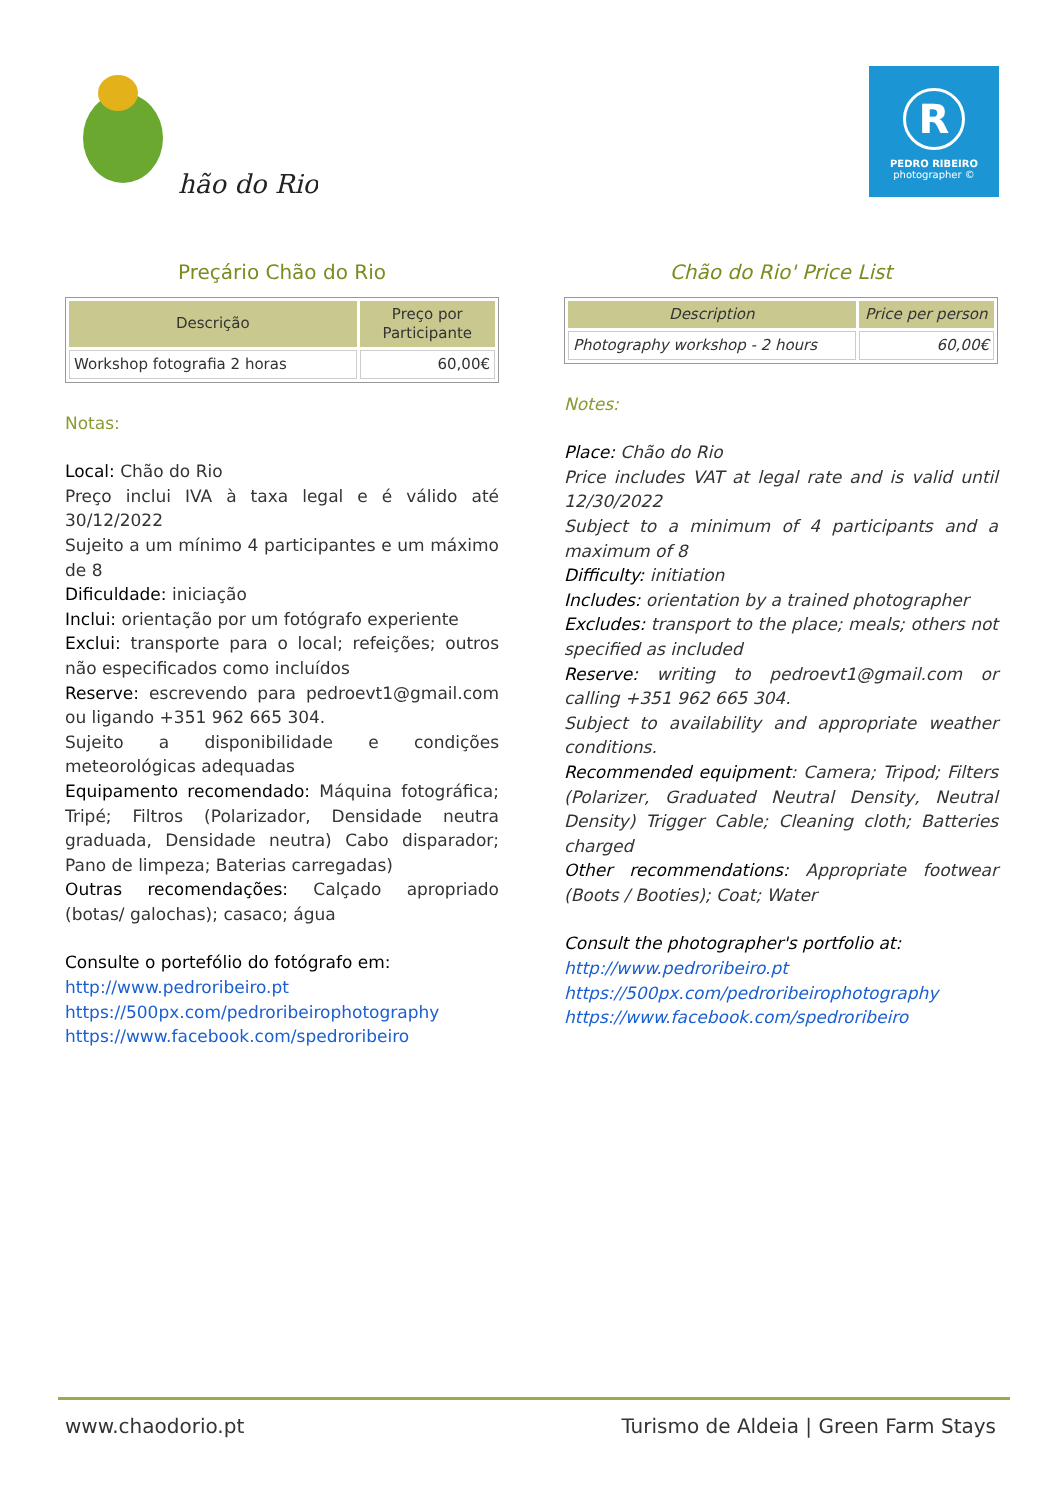hão do Rio
R
PEDRO RIBEIRO
photographer ©
Preçário Chão do Rio
| Descrição | Preço por Participante |
| --- | --- |
| Workshop fotografia 2 horas | 60,00€ |
Notas:
Local: Chão do Rio
Preço inclui IVA à taxa legal e é válido até 30/12/2022
Sujeito a um mínimo 4 participantes e um máximo de 8
Dificuldade: iniciação
Inclui: orientação por um fotógrafo experiente
Exclui: transporte para o local; refeições; outros não especificados como incluídos
Reserve: escrevendo para pedroevt1@gmail.com ou ligando +351 962 665 304.
Sujeito a disponibilidade e condições meteorológicas adequadas
Equipamento recomendado: Máquina fotográfica; Tripé; Filtros (Polarizador, Densidade neutra graduada, Densidade neutra) Cabo disparador; Pano de limpeza; Baterias carregadas)
Outras recomendações: Calçado apropriado (botas/ galochas); casaco; água
Consulte o portefólio do fotógrafo em:
http://www.pedroribeiro.pt
https://500px.com/pedroribeirophotography
https://www.facebook.com/spedroribeiro
Chão do Rio' Price List
| Description | Price per person |
| --- | --- |
| Photography workshop - 2 hours | 60,00€ |
Notes:
Place: Chão do Rio
Price includes VAT at legal rate and is valid until 12/30/2022
Subject to a minimum of 4 participants and a maximum of 8
Difficulty: initiation
Includes: orientation by a trained photographer
Excludes: transport to the place; meals; others not specified as included
Reserve: writing to pedroevt1@gmail.com or calling +351 962 665 304.
Subject to availability and appropriate weather conditions.
Recommended equipment: Camera; Tripod; Filters (Polarizer, Graduated Neutral Density, Neutral Density) Trigger Cable; Cleaning cloth; Batteries charged
Other recommendations: Appropriate footwear (Boots / Booties); Coat; Water
Consult the photographer's portfolio at:
http://www.pedroribeiro.pt
https://500px.com/pedroribeirophotography
https://www.facebook.com/spedroribeiro
www.chaodorio.pt Turismo de Aldeia | Green Farm Stays